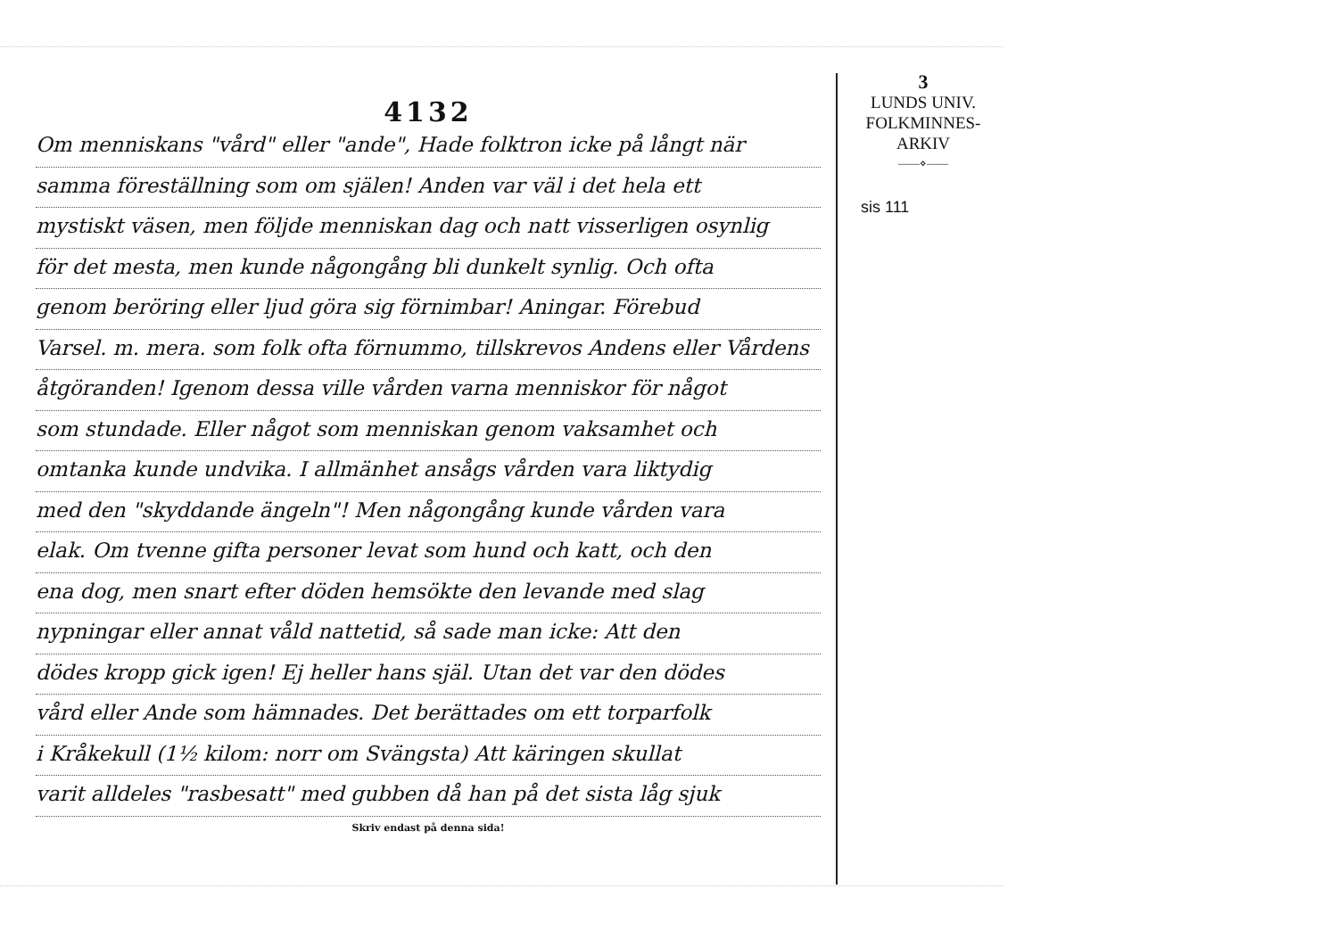4132
Om menniskans "vård" eller "ande", Hade folktron icke på långt när
samma föreställning som om själen! Anden var väl i det hela ett
mystiskt väsen, men följde menniskan dag och natt visserligen osynlig
för det mesta, men kunde någongång bli dunkelt synlig. Och ofta
genom beröring eller ljud göra sig förnimbar! Aningar. Förebud
Varsel. m. mera. som folk ofta förnummo, tillskrevos Andens eller Vårdens
åtgöranden! Igenom dessa ville vården varna menniskor för något
som stundade. Eller något som menniskan genom vaksamhet och
omtanka kunde undvika. I allmänhet ansågs vården vara liktydig
med den "skyddande ängeln"! Men någongång kunde vården vara
elak. Om tvenne gifta personer levat som hund och katt, och den
ena dog, men snart efter döden hemsökte den levande med slag
nypningar eller annat våld nattetid, så sade man icke: Att den
dödes kropp gick igen! Ej heller hans själ. Utan det var den dödes
vård eller Ande som hämnades. Det berättades om ett torparfolk
i Kråkekull (1½ kilom: norr om Svängsta) Att käringen skullat
varit alldeles "rasbesatt" med gubben då han på det sista låg sjuk
Skriv endast på denna sida!
3
LUNDS UNIV.
FOLKMINNES-
ARKIV
——⋄——
sis 111